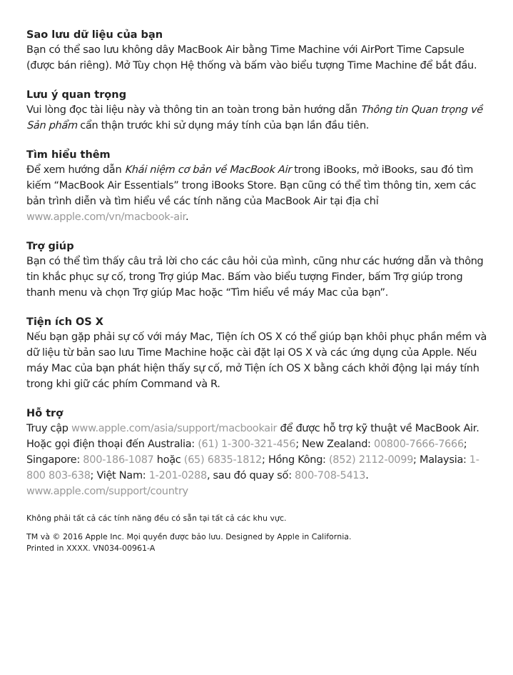Sao lưu dữ liệu của bạn
Bạn có thể sao lưu không dây MacBook Air bằng Time Machine với AirPort Time Capsule (được bán riêng). Mở Tùy chọn Hệ thống và bấm vào biểu tượng Time Machine để bắt đầu.
Lưu ý quan trọng
Vui lòng đọc tài liệu này và thông tin an toàn trong bản hướng dẫn Thông tin Quan trọng về Sản phẩm cẩn thận trước khi sử dụng máy tính của bạn lần đầu tiên.
Tìm hiểu thêm
Để xem hướng dẫn Khái niệm cơ bản về MacBook Air trong iBooks, mở iBooks, sau đó tìm kiếm “MacBook Air Essentials” trong iBooks Store. Bạn cũng có thể tìm thông tin, xem các bản trình diễn và tìm hiểu về các tính năng của MacBook Air tại địa chỉ www.apple.com/vn/macbook-air.
Trợ giúp
Bạn có thể tìm thấy câu trả lời cho các câu hỏi của mình, cũng như các hướng dẫn và thông tin khắc phục sự cố, trong Trợ giúp Mac. Bấm vào biểu tượng Finder, bấm Trợ giúp trong thanh menu và chọn Trợ giúp Mac hoặc “Tìm hiểu về máy Mac của bạn”.
Tiện ích OS X
Nếu bạn gặp phải sự cố với máy Mac, Tiện ích OS X có thể giúp bạn khôi phục phần mềm và dữ liệu từ bản sao lưu Time Machine hoặc cài đặt lại OS X và các ứng dụng của Apple. Nếu máy Mac của bạn phát hiện thấy sự cố, mở Tiện ích OS X bằng cách khởi động lại máy tính trong khi giữ các phím Command và R.
Hỗ trợ
Truy cập www.apple.com/asia/support/macbookair để được hỗ trợ kỹ thuật về MacBook Air. Hoặc gọi điện thoại đến Australia: (61) 1-300-321-456; New Zealand: 00800-7666-7666; Singapore: 800-186-1087 hoặc (65) 6835-1812; Hồng Kông: (852) 2112-0099; Malaysia: 1-800 803-638; Việt Nam: 1-201-0288, sau đó quay số: 800-708-5413.
www.apple.com/support/country
Không phải tất cả các tính năng đều có sẵn tại tất cả các khu vực.
TM và © 2016 Apple Inc. Mọi quyền được bảo lưu. Designed by Apple in California.
Printed in XXXX. VN034-00961-A